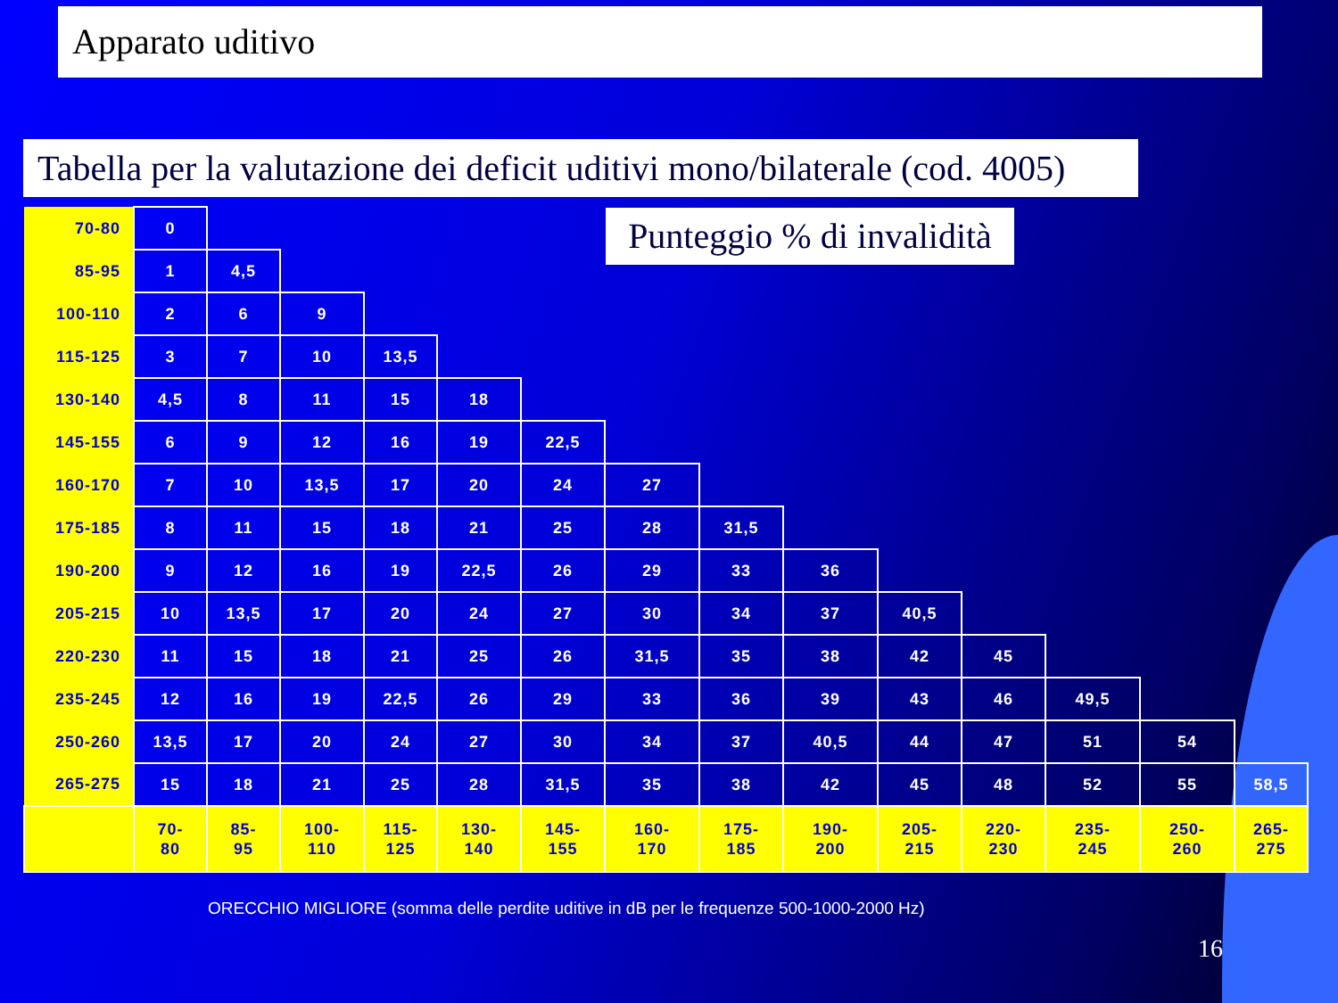Apparato uditivo
Tabella per la valutazione dei deficit uditivi mono/bilaterale (cod. 4005)
| 70-80 | 0 | | | | | | | | | | | | | |
| 85-95 | 1 | 4,5 | | | | | | | | | | | | |
| 100-110 | 2 | 6 | 9 | | | | | | | | | | | |
| 115-125 | 3 | 7 | 10 | 13,5 | | | | | | | | | | |
| 130-140 | 4,5 | 8 | 11 | 15 | 18 | | | | | | | | | |
| 145-155 | 6 | 9 | 12 | 16 | 19 | 22,5 | | | | | | | | |
| 160-170 | 7 | 10 | 13,5 | 17 | 20 | 24 | 27 | | | | | | | |
| 175-185 | 8 | 11 | 15 | 18 | 21 | 25 | 28 | 31,5 | | | | | | |
| 190-200 | 9 | 12 | 16 | 19 | 22,5 | 26 | 29 | 33 | 36 | | | | | |
| 205-215 | 10 | 13,5 | 17 | 20 | 24 | 27 | 30 | 34 | 37 | 40,5 | | | | |
| 220-230 | 11 | 15 | 18 | 21 | 25 | 26 | 31,5 | 35 | 38 | 42 | 45 | | | |
| 235-245 | 12 | 16 | 19 | 22,5 | 26 | 29 | 33 | 36 | 39 | 43 | 46 | 49,5 | | |
| 250-260 | 13,5 | 17 | 20 | 24 | 27 | 30 | 34 | 37 | 40,5 | 44 | 47 | 51 | 54 | |
| 265-275 | 15 | 18 | 21 | 25 | 28 | 31,5 | 35 | 38 | 42 | 45 | 48 | 52 | 55 | 58,5 |
| | 70- 80 | 85- 95 | 100- 110 | 115- 125 | 130- 140 | 145- 155 | 160- 170 | 175- 185 | 190- 200 | 205- 215 | 220- 230 | 235- 245 | 250- 260 | 265- 275 |
Punteggio % di invalidità
ORECCHIO MIGLIORE (somma delle perdite uditive in dB per le frequenze 500-1000-2000 Hz)
16